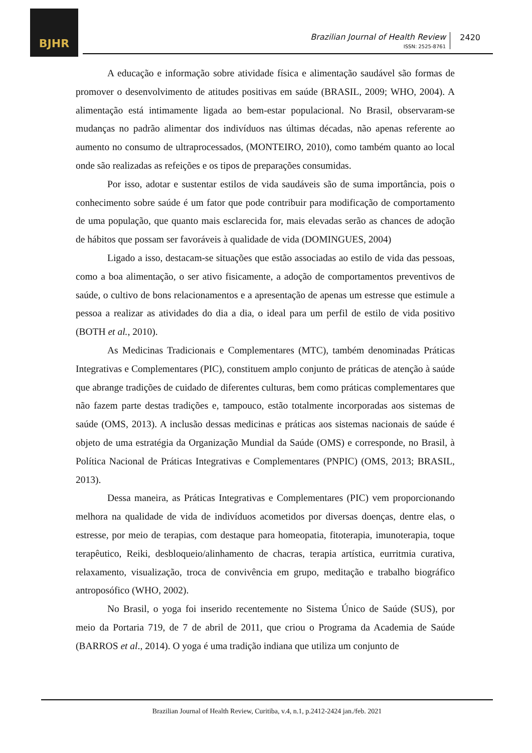BJHR
Brazilian Journal of Health Review
ISSN: 2525-8761
2420
A educação e informação sobre atividade física e alimentação saudável são formas de promover o desenvolvimento de atitudes positivas em saúde (BRASIL, 2009; WHO, 2004). A alimentação está intimamente ligada ao bem-estar populacional. No Brasil, observaram-se mudanças no padrão alimentar dos indivíduos nas últimas décadas, não apenas referente ao aumento no consumo de ultraprocessados, (MONTEIRO, 2010), como também quanto ao local onde são realizadas as refeições e os tipos de preparações consumidas.
Por isso, adotar e sustentar estilos de vida saudáveis são de suma importância, pois o conhecimento sobre saúde é um fator que pode contribuir para modificação de comportamento de uma população, que quanto mais esclarecida for, mais elevadas serão as chances de adoção de hábitos que possam ser favoráveis à qualidade de vida (DOMINGUES, 2004)
Ligado a isso, destacam-se situações que estão associadas ao estilo de vida das pessoas, como a boa alimentação, o ser ativo fisicamente, a adoção de comportamentos preventivos de saúde, o cultivo de bons relacionamentos e a apresentação de apenas um estresse que estimule a pessoa a realizar as atividades do dia a dia, o ideal para um perfil de estilo de vida positivo (BOTH et al., 2010).
As Medicinas Tradicionais e Complementares (MTC), também denominadas Práticas Integrativas e Complementares (PIC), constituem amplo conjunto de práticas de atenção à saúde que abrange tradições de cuidado de diferentes culturas, bem como práticas complementares que não fazem parte destas tradições e, tampouco, estão totalmente incorporadas aos sistemas de saúde (OMS, 2013). A inclusão dessas medicinas e práticas aos sistemas nacionais de saúde é objeto de uma estratégia da Organização Mundial da Saúde (OMS) e corresponde, no Brasil, à Política Nacional de Práticas Integrativas e Complementares (PNPIC) (OMS, 2013; BRASIL, 2013).
Dessa maneira, as Práticas Integrativas e Complementares (PIC) vem proporcionando melhora na qualidade de vida de indivíduos acometidos por diversas doenças, dentre elas, o estresse, por meio de terapias, com destaque para homeopatia, fitoterapia, imunoterapia, toque terapêutico, Reiki, desbloqueio/alinhamento de chacras, terapia artística, eurritmia curativa, relaxamento, visualização, troca de convivência em grupo, meditação e trabalho biográfico antroposófico (WHO, 2002).
No Brasil, o yoga foi inserido recentemente no Sistema Único de Saúde (SUS), por meio da Portaria 719, de 7 de abril de 2011, que criou o Programa da Academia de Saúde (BARROS et al., 2014). O yoga é uma tradição indiana que utiliza um conjunto de
Brazilian Journal of Health Review, Curitiba, v.4, n.1, p.2412-2424 jan./feb. 2021